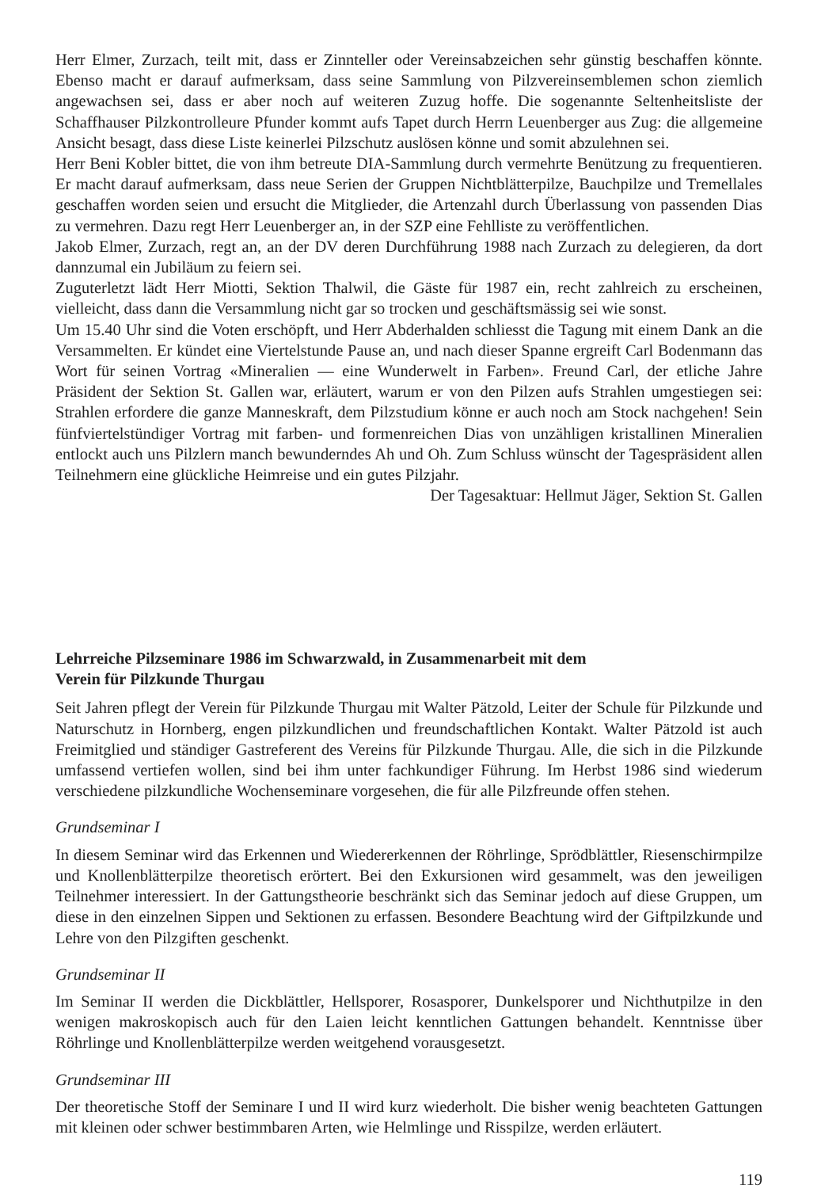Herr Elmer, Zurzach, teilt mit, dass er Zinnteller oder Vereinsabzeichen sehr günstig beschaffen könnte. Ebenso macht er darauf aufmerksam, dass seine Sammlung von Pilzvereinsemblemen schon ziemlich angewachsen sei, dass er aber noch auf weiteren Zuzug hoffe. Die sogenannte Seltenheitsliste der Schaffhauser Pilzkontrolleure Pfunder kommt aufs Tapet durch Herrn Leuenberger aus Zug: die allgemeine Ansicht besagt, dass diese Liste keinerlei Pilzschutz auslösen könne und somit abzulehnen sei.
Herr Beni Kobler bittet, die von ihm betreute DIA-Sammlung durch vermehrte Benützung zu frequentieren. Er macht darauf aufmerksam, dass neue Serien der Gruppen Nichtblätterpilze, Bauchpilze und Tremellales geschaffen worden seien und ersucht die Mitglieder, die Artenzahl durch Überlassung von passenden Dias zu vermehren. Dazu regt Herr Leuenberger an, in der SZP eine Fehlliste zu veröffentlichen.
Jakob Elmer, Zurzach, regt an, an der DV deren Durchführung 1988 nach Zurzach zu delegieren, da dort dannzumal ein Jubiläum zu feiern sei.
Zuguterletzt lädt Herr Miotti, Sektion Thalwil, die Gäste für 1987 ein, recht zahlreich zu erscheinen, vielleicht, dass dann die Versammlung nicht gar so trocken und geschäftsmässig sei wie sonst.
Um 15.40 Uhr sind die Voten erschöpft, und Herr Abderhalden schliesst die Tagung mit einem Dank an die Versammelten. Er kündet eine Viertelstunde Pause an, und nach dieser Spanne ergreift Carl Bodenmann das Wort für seinen Vortrag «Mineralien — eine Wunderwelt in Farben». Freund Carl, der etliche Jahre Präsident der Sektion St. Gallen war, erläutert, warum er von den Pilzen aufs Strahlen umgestiegen sei: Strahlen erfordere die ganze Manneskraft, dem Pilzstudium könne er auch noch am Stock nachgehen! Sein fünfviertelstündiger Vortrag mit farben- und formenreichen Dias von unzähligen kristallinen Mineralien entlockt auch uns Pilzlern manch bewunderndes Ah und Oh. Zum Schluss wünscht der Tagespräsident allen Teilnehmern eine glückliche Heimreise und ein gutes Pilzjahr.
Der Tagesaktuar: Hellmut Jäger, Sektion St. Gallen
Lehrreiche Pilzseminare 1986 im Schwarzwald, in Zusammenarbeit mit dem
Verein für Pilzkunde Thurgau
Seit Jahren pflegt der Verein für Pilzkunde Thurgau mit Walter Pätzold, Leiter der Schule für Pilzkunde und Naturschutz in Hornberg, engen pilzkundlichen und freundschaftlichen Kontakt. Walter Pätzold ist auch Freimitglied und ständiger Gastreferent des Vereins für Pilzkunde Thurgau. Alle, die sich in die Pilzkunde umfassend vertiefen wollen, sind bei ihm unter fachkundiger Führung. Im Herbst 1986 sind wiederum verschiedene pilzkundliche Wochenseminare vorgesehen, die für alle Pilzfreunde offen stehen.
Grundseminar I
In diesem Seminar wird das Erkennen und Wiedererkennen der Röhrlinge, Sprödblättler, Riesenschirmpilze und Knollenblätterpilze theoretisch erörtert. Bei den Exkursionen wird gesammelt, was den jeweiligen Teilnehmer interessiert. In der Gattungstheorie beschränkt sich das Seminar jedoch auf diese Gruppen, um diese in den einzelnen Sippen und Sektionen zu erfassen. Besondere Beachtung wird der Giftpilzkunde und Lehre von den Pilzgiften geschenkt.
Grundseminar II
Im Seminar II werden die Dickblättler, Hellsporer, Rosasporer, Dunkelsporer und Nichthutpilze in den wenigen makroskopisch auch für den Laien leicht kenntlichen Gattungen behandelt. Kenntnisse über Röhrlinge und Knollenblätterpilze werden weitgehend vorausgesetzt.
Grundseminar III
Der theoretische Stoff der Seminare I und II wird kurz wiederholt. Die bisher wenig beachteten Gattungen mit kleinen oder schwer bestimmbaren Arten, wie Helmlinge und Risspilze, werden erläutert.
119